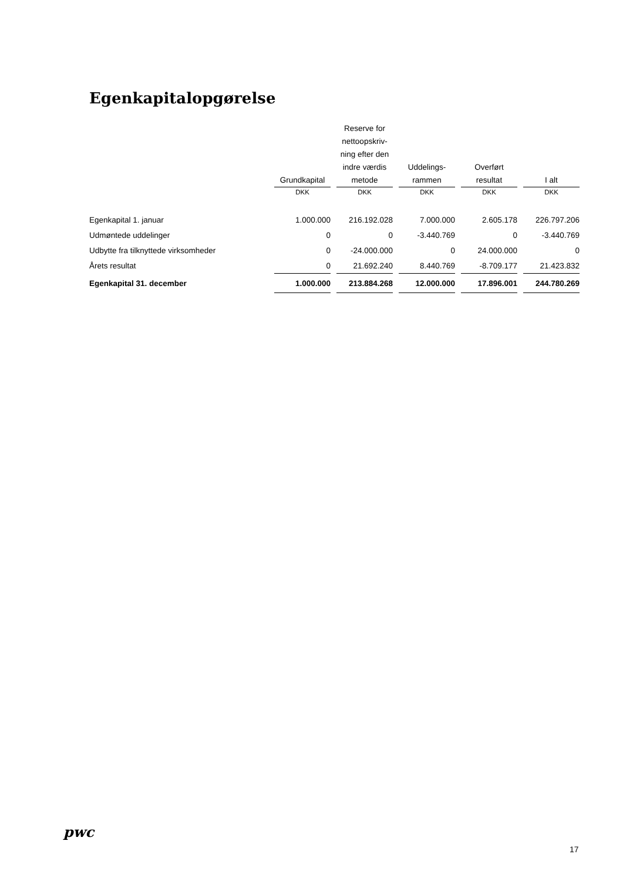Egenkapitalopgørelse
| | Grundkapital | Reserve for nettoopskriv-ning efter den indre værdis metode | Uddelings-rammen | Overført resultat | I alt |
| --- | --- | --- | --- | --- | --- |
| | DKK | DKK | DKK | DKK | DKK |
| Egenkapital 1. januar | 1.000.000 | 216.192.028 | 7.000.000 | 2.605.178 | 226.797.206 |
| Udmøntede uddelinger | 0 | 0 | -3.440.769 | 0 | -3.440.769 |
| Udbytte fra tilknyttede virksomheder | 0 | -24.000.000 | 0 | 24.000.000 | 0 |
| Årets resultat | 0 | 21.692.240 | 8.440.769 | -8.709.177 | 21.423.832 |
| Egenkapital 31. december | 1.000.000 | 213.884.268 | 12.000.000 | 17.896.001 | 244.780.269 |
pwc
17